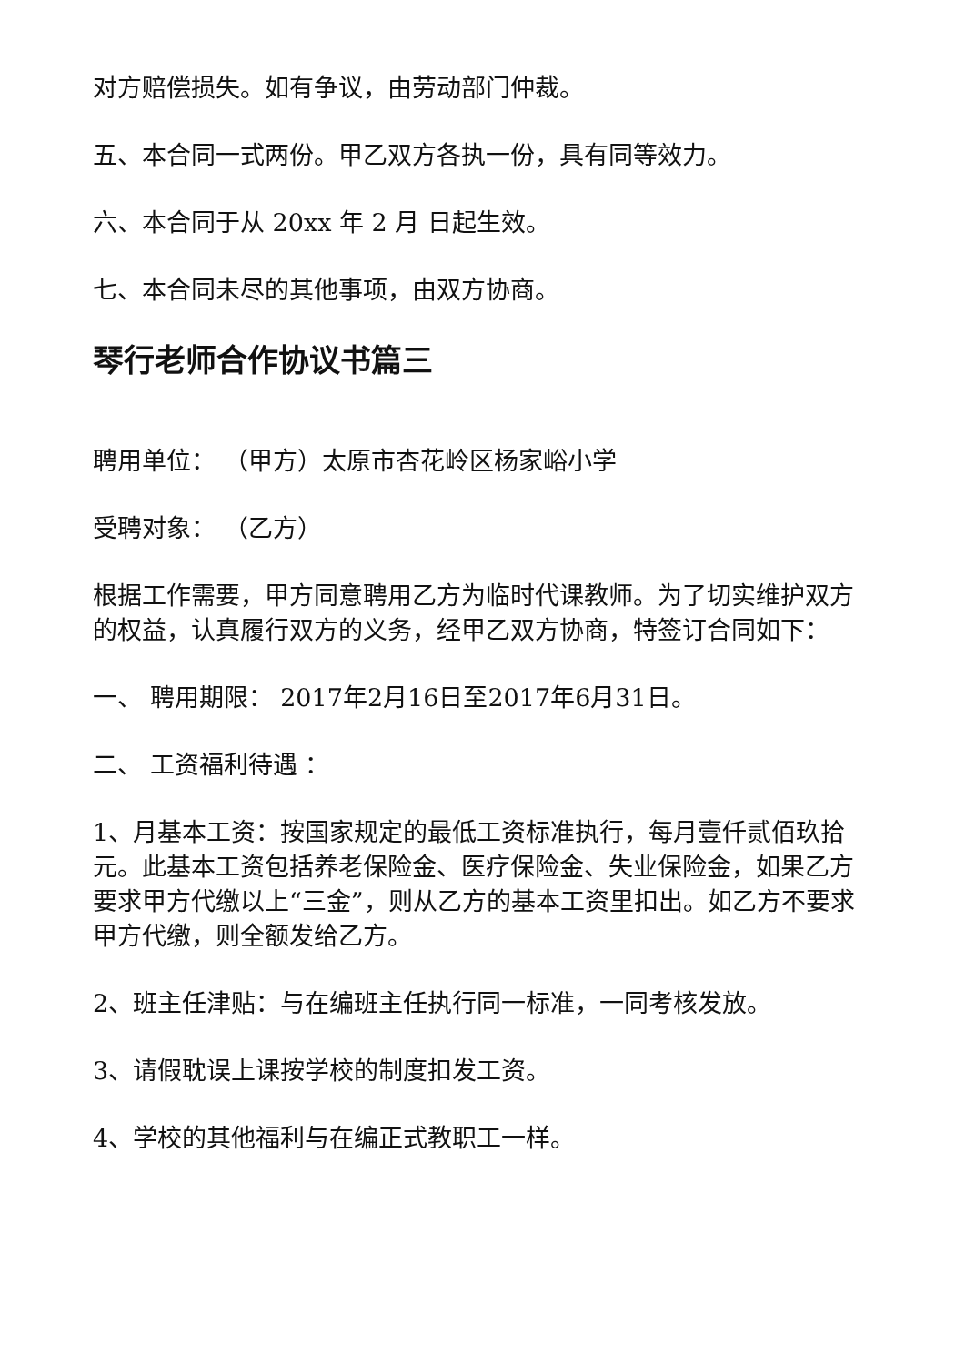对方赔偿损失。如有争议，由劳动部门仲裁。
五、本合同一式两份。甲乙双方各执一份，具有同等效力。
六、本合同于从 20xx 年 2 月 日起生效。
七、本合同未尽的其他事项，由双方协商。
琴行老师合作协议书篇三
聘用单位： （甲方）太原市杏花岭区杨家峪小学
受聘对象： （乙方）
根据工作需要，甲方同意聘用乙方为临时代课教师。为了切实维护双方的权益，认真履行双方的义务，经甲乙双方协商，特签订合同如下：
一、 聘用期限： 2017年2月16日至2017年6月31日。
二、 工资福利待遇 ：
1、月基本工资：按国家规定的最低工资标准执行，每月壹仟贰佰玖拾元。此基本工资包括养老保险金、医疗保险金、失业保险金，如果乙方要求甲方代缴以上“三金”，则从乙方的基本工资里扣出。如乙方不要求甲方代缴，则全额发给乙方。
2、班主任津贴：与在编班主任执行同一标准，一同考核发放。
3、请假耽误上课按学校的制度扣发工资。
4、学校的其他福利与在编正式教职工一样。